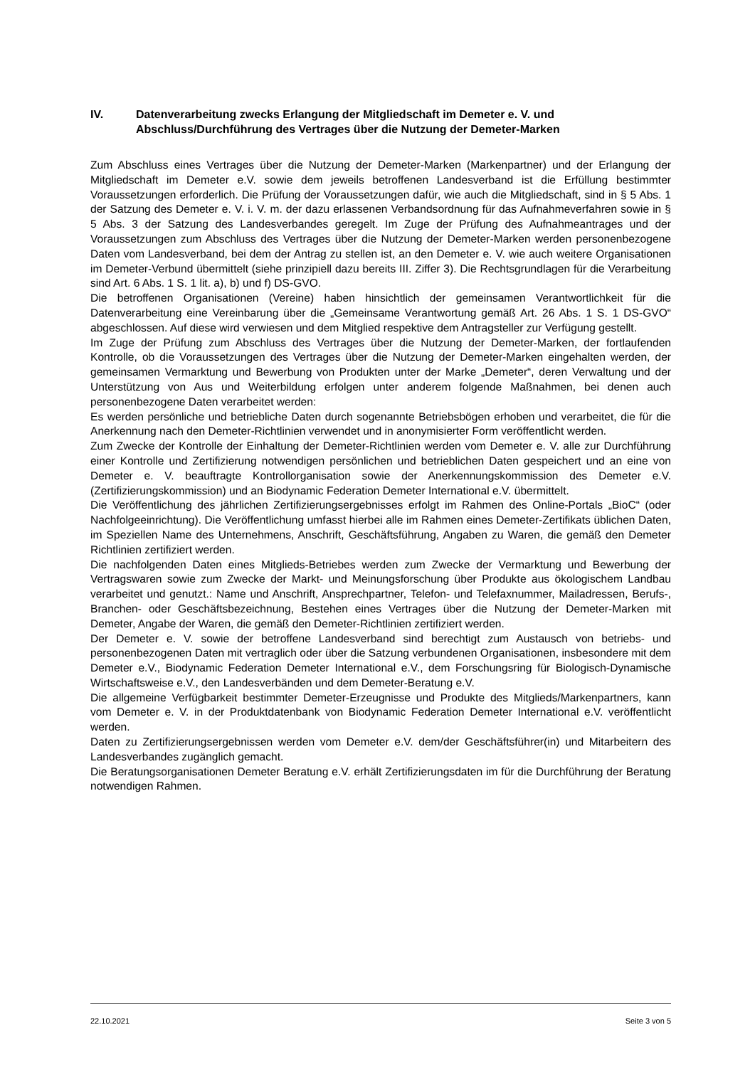IV. Datenverarbeitung zwecks Erlangung der Mitgliedschaft im Demeter e. V. und Abschluss/Durchführung des Vertrages über die Nutzung der Demeter-Marken
Zum Abschluss eines Vertrages über die Nutzung der Demeter-Marken (Markenpartner) und der Erlangung der Mitgliedschaft im Demeter e.V. sowie dem jeweils betroffenen Landesverband ist die Erfüllung bestimmter Voraussetzungen erforderlich. Die Prüfung der Voraussetzungen dafür, wie auch die Mitgliedschaft, sind in § 5 Abs. 1 der Satzung des Demeter e. V. i. V. m. der dazu erlassenen Verbandsordnung für das Aufnahmeverfahren sowie in § 5 Abs. 3 der Satzung des Landesverbandes geregelt. Im Zuge der Prüfung des Aufnahmeantrages und der Voraussetzungen zum Abschluss des Vertrages über die Nutzung der Demeter-Marken werden personenbezogene Daten vom Landesverband, bei dem der Antrag zu stellen ist, an den Demeter e. V. wie auch weitere Organisationen im Demeter-Verbund übermittelt (siehe prinzipiell dazu bereits III. Ziffer 3). Die Rechtsgrundlagen für die Verarbeitung sind Art. 6 Abs. 1 S. 1 lit. a), b) und f) DS-GVO.
Die betroffenen Organisationen (Vereine) haben hinsichtlich der gemeinsamen Verantwortlichkeit für die Datenverarbeitung eine Vereinbarung über die „Gemeinsame Verantwortung gemäß Art. 26 Abs. 1 S. 1 DS-GVO“ abgeschlossen. Auf diese wird verwiesen und dem Mitglied respektive dem Antragsteller zur Verfügung gestellt.
Im Zuge der Prüfung zum Abschluss des Vertrages über die Nutzung der Demeter-Marken, der fortlaufenden Kontrolle, ob die Voraussetzungen des Vertrages über die Nutzung der Demeter-Marken eingehalten werden, der gemeinsamen Vermarktung und Bewerbung von Produkten unter der Marke „Demeter“, deren Verwaltung und der Unterstützung von Aus und Weiterbildung erfolgen unter anderem folgende Maßnahmen, bei denen auch personenbezogene Daten verarbeitet werden:
Es werden persönliche und betriebliche Daten durch sogenannte Betriebsbögen erhoben und verarbeitet, die für die Anerkennung nach den Demeter-Richtlinien verwendet und in anonymisierter Form veröffentlicht werden.
Zum Zwecke der Kontrolle der Einhaltung der Demeter-Richtlinien werden vom Demeter e. V. alle zur Durchführung einer Kontrolle und Zertifizierung notwendigen persönlichen und betrieblichen Daten gespeichert und an eine von Demeter e. V. beauftragte Kontrollorganisation sowie der Anerkennungskommission des Demeter e.V. (Zertifizierungskommission) und an Biodynamic Federation Demeter International e.V. übermittelt.
Die Veröffentlichung des jährlichen Zertifizierungsergebnisses erfolgt im Rahmen des Online-Portals „BioC“ (oder Nachfolgeeinrichtung). Die Veröffentlichung umfasst hierbei alle im Rahmen eines Demeter-Zertifikats üblichen Daten, im Speziellen Name des Unternehmens, Anschrift, Geschäftsführung, Angaben zu Waren, die gemäß den Demeter Richtlinien zertifiziert werden.
Die nachfolgenden Daten eines Mitglieds-Betriebes werden zum Zwecke der Vermarktung und Bewerbung der Vertragswaren sowie zum Zwecke der Markt- und Meinungsforschung über Produkte aus ökologischem Landbau verarbeitet und genutzt.: Name und Anschrift, Ansprechpartner, Telefon- und Telefaxnummer, Mailadressen, Berufs-, Branchen- oder Geschäftsbezeichnung, Bestehen eines Vertrages über die Nutzung der Demeter-Marken mit Demeter, Angabe der Waren, die gemäß den Demeter-Richtlinien zertifiziert werden.
Der Demeter e. V. sowie der betroffene Landesverband sind berechtigt zum Austausch von betriebs- und personenbezogenen Daten mit vertraglich oder über die Satzung verbundenen Organisationen, insbesondere mit dem Demeter e.V., Biodynamic Federation Demeter International e.V., dem Forschungsring für Biologisch-Dynamische Wirtschaftsweise e.V., den Landesverbänden und dem Demeter-Beratung e.V.
Die allgemeine Verfügbarkeit bestimmter Demeter-Erzeugnisse und Produkte des Mitglieds/Markenpartners, kann vom Demeter e. V. in der Produktdatenbank von Biodynamic Federation Demeter International e.V. veröffentlicht werden.
Daten zu Zertifizierungsergebnissen werden vom Demeter e.V. dem/der Geschäftsführer(in) und Mitarbeitern des Landesverbandes zugänglich gemacht.
Die Beratungsorganisationen Demeter Beratung e.V. erhält Zertifizierungsdaten im für die Durchführung der Beratung notwendigen Rahmen.
22.10.2021 Seite 3 von 5